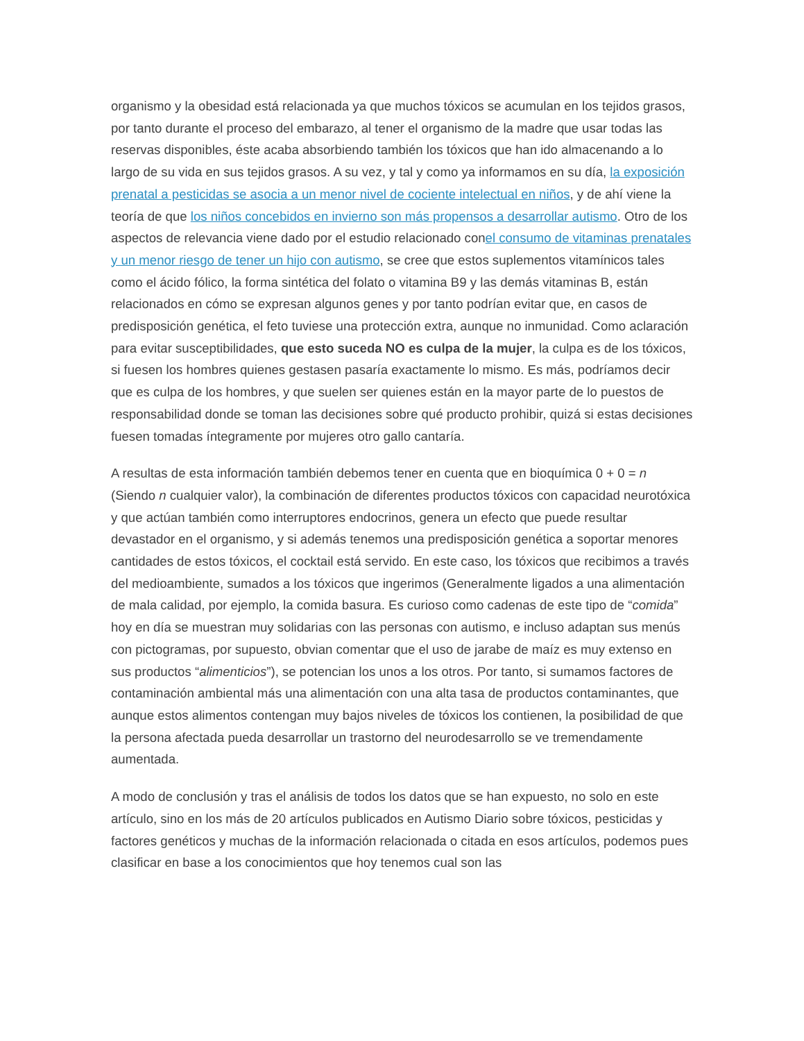organismo y la obesidad está relacionada ya que muchos tóxicos se acumulan en los tejidos grasos, por tanto durante el proceso del embarazo, al tener el organismo de la madre que usar todas las reservas disponibles, éste acaba absorbiendo también los tóxicos que han ido almacenando a lo largo de su vida en sus tejidos grasos. A su vez, y tal y como ya informamos en su día, la exposición prenatal a pesticidas se asocia a un menor nivel de cociente intelectual en niños, y de ahí viene la teoría de que los niños concebidos en invierno son más propensos a desarrollar autismo. Otro de los aspectos de relevancia viene dado por el estudio relacionado conel consumo de vitaminas prenatales y un menor riesgo de tener un hijo con autismo, se cree que estos suplementos vitamínicos tales como el ácido fólico, la forma sintética del folato o vitamina B9 y las demás vitaminas B, están relacionados en cómo se expresan algunos genes y por tanto podrían evitar que, en casos de predisposición genética, el feto tuviese una protección extra, aunque no inmunidad. Como aclaración para evitar susceptibilidades, que esto suceda NO es culpa de la mujer, la culpa es de los tóxicos, si fuesen los hombres quienes gestasen pasaría exactamente lo mismo. Es más, podríamos decir que es culpa de los hombres, y que suelen ser quienes están en la mayor parte de lo puestos de responsabilidad donde se toman las decisiones sobre qué producto prohibir, quizá si estas decisiones fuesen tomadas íntegramente por mujeres otro gallo cantaría.
A resultas de esta información también debemos tener en cuenta que en bioquímica 0 + 0 = n (Siendo n cualquier valor), la combinación de diferentes productos tóxicos con capacidad neurotóxica y que actúan también como interruptores endocrinos, genera un efecto que puede resultar devastador en el organismo, y si además tenemos una predisposición genética a soportar menores cantidades de estos tóxicos, el cocktail está servido. En este caso, los tóxicos que recibimos a través del medioambiente, sumados a los tóxicos que ingerimos (Generalmente ligados a una alimentación de mala calidad, por ejemplo, la comida basura. Es curioso como cadenas de este tipo de “comida” hoy en día se muestran muy solidarias con las personas con autismo, e incluso adaptan sus menús con pictogramas, por supuesto, obvian comentar que el uso de jarabe de maíz es muy extenso en sus productos “alimenticios”), se potencian los unos a los otros. Por tanto, si sumamos factores de contaminación ambiental más una alimentación con una alta tasa de productos contaminantes, que aunque estos alimentos contengan muy bajos niveles de tóxicos los contienen, la posibilidad de que la persona afectada pueda desarrollar un trastorno del neurodesarrollo se ve tremendamente aumentada.
A modo de conclusión y tras el análisis de todos los datos que se han expuesto, no solo en este artículo, sino en los más de 20 artículos publicados en Autismo Diario sobre tóxicos, pesticidas y factores genéticos y muchas de la información relacionada o citada en esos artículos, podemos pues clasificar en base a los conocimientos que hoy tenemos cual son las